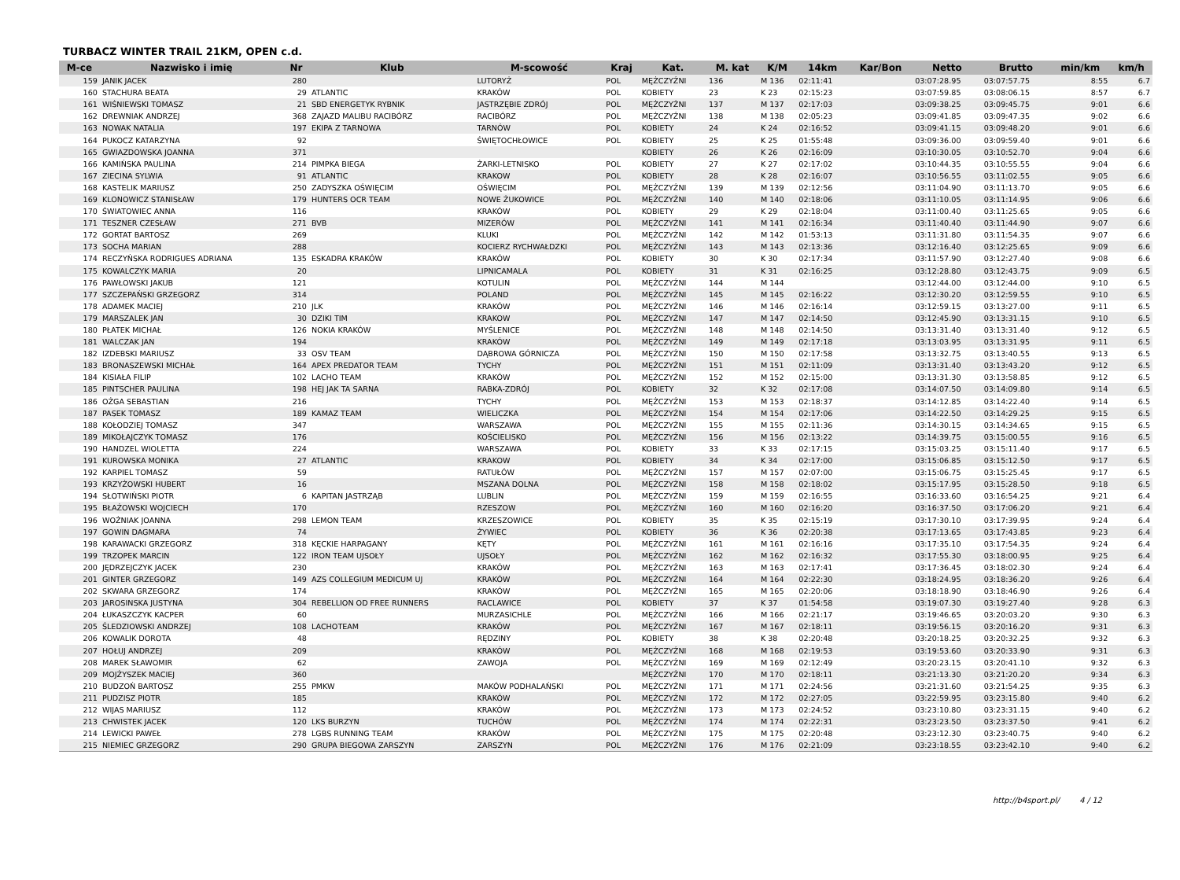TURBACZ WINTER TRAIL 21KM, OPEN c.d.
| M-ce | Nazwisko i imię | Nr | Klub | M-scowość | Kraj | Kat. | M. kat | K/M | 14km | Kar/Bon | Netto | Brutto | min/km | km/h |
| --- | --- | --- | --- | --- | --- | --- | --- | --- | --- | --- | --- | --- | --- | --- |
| 159 | JANIK JACEK | 280 | | LUTORYŻ | POL | MĘŻCZYŹNI | 136 | M 136 | 02:11:41 | | 03:07:28.95 | 03:07:57.75 | 8:55 | 6.7 |
| 160 | STACHURA BEATA | 29 | ATLANTIC | KRAKÓW | POL | KOBIETY | 23 | K 23 | 02:15:23 | | 03:07:59.85 | 03:08:06.15 | 8:57 | 6.7 |
| 161 | WIŚNIEWSKI TOMASZ | 21 | SBD ENERGETYK RYBNIK | JASTRZĘBIE ZDRÓJ | POL | MĘŻCZYŹNI | 137 | M 137 | 02:17:03 | | 03:09:38.25 | 03:09:45.75 | 9:01 | 6.6 |
| 162 | DREWNIAK ANDRZEJ | 368 | ZAJAZD MALIBU RACIBÓRZ | RACIBÓRZ | POL | MĘŻCZYŹNI | 138 | M 138 | 02:05:23 | | 03:09:41.85 | 03:09:47.35 | 9:02 | 6.6 |
| 163 | NOWAK NATALIA | 197 | EKIPA Z TARNOWA | TARNÓW | POL | KOBIETY | 24 | K 24 | 02:16:52 | | 03:09:41.15 | 03:09:48.20 | 9:01 | 6.6 |
| 164 | PUKOCZ KATARZYNA | 92 | | ŚWIĘTOCHŁOWICE | POL | KOBIETY | 25 | K 25 | 01:55:48 | | 03:09:36.00 | 03:09:59.40 | 9:01 | 6.6 |
| 165 | GWIAZDOWSKA JOANNA | 371 | | | | KOBIETY | 26 | K 26 | 02:16:09 | | 03:10:30.05 | 03:10:52.70 | 9:04 | 6.6 |
| 166 | KAMIŃSKA PAULINA | 214 | PIMPKA BIEGA | ŻARKI-LETNISKO | POL | KOBIETY | 27 | K 27 | 02:17:02 | | 03:10:44.35 | 03:10:55.55 | 9:04 | 6.6 |
| 167 | ZIECINA SYLWIA | 91 | ATLANTIC | KRAKOW | POL | KOBIETY | 28 | K 28 | 02:16:07 | | 03:10:56.55 | 03:11:02.55 | 9:05 | 6.6 |
| 168 | KASTELIK MARIUSZ | 250 | ZADYSZKA OŚWIĘCIM | OŚWIĘCIM | POL | MĘŻCZYŹNI | 139 | M 139 | 02:12:56 | | 03:11:04.90 | 03:11:13.70 | 9:05 | 6.6 |
| 169 | KLONOWICZ STANISŁAW | 179 | HUNTERS OCR TEAM | NOWE ŻUKOWICE | POL | MĘŻCZYŹNI | 140 | M 140 | 02:18:06 | | 03:11:10.05 | 03:11:14.95 | 9:06 | 6.6 |
| 170 | ŚWIATOWIEC ANNA | 116 | | KRAKÓW | POL | KOBIETY | 29 | K 29 | 02:18:04 | | 03:11:00.40 | 03:11:25.65 | 9:05 | 6.6 |
| 171 | TESZNER CZESŁAW | 271 | BVB | MIZERÓW | POL | MĘŻCZYŹNI | 141 | M 141 | 02:16:34 | | 03:11:40.40 | 03:11:44.90 | 9:07 | 6.6 |
| 172 | GORTAT BARTOSZ | 269 | | KLUKI | POL | MĘŻCZYŹNI | 142 | M 142 | 01:53:13 | | 03:11:31.80 | 03:11:54.35 | 9:07 | 6.6 |
| 173 | SOCHA MARIAN | 288 | | KOCIERZ RYCHWAŁDZKI | POL | MĘŻCZYŹNI | 143 | M 143 | 02:13:36 | | 03:12:16.40 | 03:12:25.65 | 9:09 | 6.6 |
| 174 | RECZYŃSKA RODRIGUES ADRIANA | 135 | ESKADRA KRAKÓW | KRAKÓW | POL | KOBIETY | 30 | K 30 | 02:17:34 | | 03:11:57.90 | 03:12:27.40 | 9:08 | 6.6 |
| 175 | KOWALCZYK MARIA | 20 | | LIPNICAMALA | POL | KOBIETY | 31 | K 31 | 02:16:25 | | 03:12:28.80 | 03:12:43.75 | 9:09 | 6.5 |
| 176 | PAWŁOWSKI JAKUB | 121 | | KOTULIN | POL | MĘŻCZYŹNI | 144 | M 144 | | | 03:12:44.00 | 03:12:44.00 | 9:10 | 6.5 |
| 177 | SZCZEPAŃSKI GRZEGORZ | 314 | | POLAND | POL | MĘŻCZYŹNI | 145 | M 145 | 02:16:22 | | 03:12:30.20 | 03:12:59.55 | 9:10 | 6.5 |
| 178 | ADAMEK MACIEJ | 210 | JLK | KRAKÓW | POL | MĘŻCZYŹNI | 146 | M 146 | 02:16:14 | | 03:12:59.15 | 03:13:27.00 | 9:11 | 6.5 |
| 179 | MARSZALEK JAN | 30 | DZIKI TIM | KRAKOW | POL | MĘŻCZYŹNI | 147 | M 147 | 02:14:50 | | 03:12:45.90 | 03:13:31.15 | 9:10 | 6.5 |
| 180 | PŁATEK MICHAŁ | 126 | NOKIA KRAKÓW | MYŚLENICE | POL | MĘŻCZYŹNI | 148 | M 148 | 02:14:50 | | 03:13:31.40 | 03:13:31.40 | 9:12 | 6.5 |
| 181 | WALCZAK JAN | 194 | | KRAKÓW | POL | MĘŻCZYŹNI | 149 | M 149 | 02:17:18 | | 03:13:03.95 | 03:13:31.95 | 9:11 | 6.5 |
| 182 | IZDEBSKI MARIUSZ | 33 | OSV TEAM | DĄBROWA GÓRNICZA | POL | MĘŻCZYŹNI | 150 | M 150 | 02:17:58 | | 03:13:32.75 | 03:13:40.55 | 9:13 | 6.5 |
| 183 | BRONASZEWSKI MICHAŁ | 164 | APEX PREDATOR TEAM | TYCHY | POL | MĘŻCZYŹNI | 151 | M 151 | 02:11:09 | | 03:13:31.40 | 03:13:43.20 | 9:12 | 6.5 |
| 184 | KISIAŁA FILIP | 102 | LACHO TEAM | KRAKÓW | POL | MĘŻCZYŹNI | 152 | M 152 | 02:15:00 | | 03:13:31.30 | 03:13:58.85 | 9:12 | 6.5 |
| 185 | PINTSCHER PAULINA | 198 | HEJ JAK TA SARNA | RABKA-ZDRÓJ | POL | KOBIETY | 32 | K 32 | 02:17:08 | | 03:14:07.50 | 03:14:09.80 | 9:14 | 6.5 |
| 186 | OŻGA SEBASTIAN | 216 | | TYCHY | POL | MĘŻCZYŹNI | 153 | M 153 | 02:18:37 | | 03:14:12.85 | 03:14:22.40 | 9:14 | 6.5 |
| 187 | PASEK TOMASZ | 189 | KAMAZ TEAM | WIELICZKA | POL | MĘŻCZYŹNI | 154 | M 154 | 02:17:06 | | 03:14:22.50 | 03:14:29.25 | 9:15 | 6.5 |
| 188 | KOŁODZIEJ TOMASZ | 347 | | WARSZAWA | POL | MĘŻCZYŹNI | 155 | M 155 | 02:11:36 | | 03:14:30.15 | 03:14:34.65 | 9:15 | 6.5 |
| 189 | MIKOŁAJCZYK TOMASZ | 176 | | KOŚCIELISKO | POL | MĘŻCZYŹNI | 156 | M 156 | 02:13:22 | | 03:14:39.75 | 03:15:00.55 | 9:16 | 6.5 |
| 190 | HANDZEL WIOLETTA | 224 | | WARSZAWA | POL | KOBIETY | 33 | K 33 | 02:17:15 | | 03:15:03.25 | 03:15:11.40 | 9:17 | 6.5 |
| 191 | KUROWSKA MONIKA | 27 | ATLANTIC | KRAKOW | POL | KOBIETY | 34 | K 34 | 02:17:00 | | 03:15:06.85 | 03:15:12.50 | 9:17 | 6.5 |
| 192 | KARPIEL TOMASZ | 59 | | RATUŁÓW | POL | MĘŻCZYŹNI | 157 | M 157 | 02:07:00 | | 03:15:06.75 | 03:15:25.45 | 9:17 | 6.5 |
| 193 | KRZYŻOWSKI HUBERT | 16 | | MSZANA DOLNA | POL | MĘŻCZYŹNI | 158 | M 158 | 02:18:02 | | 03:15:17.95 | 03:15:28.50 | 9:18 | 6.5 |
| 194 | SŁOTWIŃSKI PIOTR | 6 | KAPITAN JASTRZĄB | LUBLIN | POL | MĘŻCZYŹNI | 159 | M 159 | 02:16:55 | | 03:16:33.60 | 03:16:54.25 | 9:21 | 6.4 |
| 195 | BŁAŻOWSKI WOJCIECH | 170 | | RZESZOW | POL | MĘŻCZYŹNI | 160 | M 160 | 02:16:20 | | 03:16:37.50 | 03:17:06.20 | 9:21 | 6.4 |
| 196 | WOŹNIAK JOANNA | 298 | LEMON TEAM | KRZESZOWICE | POL | KOBIETY | 35 | K 35 | 02:15:19 | | 03:17:30.10 | 03:17:39.95 | 9:24 | 6.4 |
| 197 | GOWIN DAGMARA | 74 | | ŻYWIEC | POL | KOBIETY | 36 | K 36 | 02:20:38 | | 03:17:13.65 | 03:17:43.85 | 9:23 | 6.4 |
| 198 | KARAWACKI GRZEGORZ | 318 | KĘCKIE HARPAGANY | KĘTY | POL | MĘŻCZYŹNI | 161 | M 161 | 02:16:16 | | 03:17:35.10 | 03:17:54.35 | 9:24 | 6.4 |
| 199 | TRZOPEK MARCIN | 122 | IRON TEAM UJSOŁY | UJSOŁY | POL | MĘŻCZYŹNI | 162 | M 162 | 02:16:32 | | 03:17:55.30 | 03:18:00.95 | 9:25 | 6.4 |
| 200 | JĘDRZEJCZYK JACEK | 230 | | KRAKÓW | POL | MĘŻCZYŹNI | 163 | M 163 | 02:17:41 | | 03:17:36.45 | 03:18:02.30 | 9:24 | 6.4 |
| 201 | GINTER GRZEGORZ | 149 | AZS COLLEGIUM MEDICUM UJ | KRAKÓW | POL | MĘŻCZYŹNI | 164 | M 164 | 02:22:30 | | 03:18:24.95 | 03:18:36.20 | 9:26 | 6.4 |
| 202 | SKWARA GRZEGORZ | 174 | | KRAKÓW | POL | MĘŻCZYŹNI | 165 | M 165 | 02:20:06 | | 03:18:18.90 | 03:18:46.90 | 9:26 | 6.4 |
| 203 | JAROSINSKA JUSTYNA | 304 | REBELLION OD FREE RUNNERS | RACLAWICE | POL | KOBIETY | 37 | K 37 | 01:54:58 | | 03:19:07.30 | 03:19:27.40 | 9:28 | 6.3 |
| 204 | ŁUKASZCZYK KACPER | 60 | | MURZASICHLE | POL | MĘŻCZYŹNI | 166 | M 166 | 02:21:17 | | 03:19:46.65 | 03:20:03.20 | 9:30 | 6.3 |
| 205 | ŚLEDZIOWSKI ANDRZEJ | 108 | LACHOTEAM | KRAKÓW | POL | MĘŻCZYŹNI | 167 | M 167 | 02:18:11 | | 03:19:56.15 | 03:20:16.20 | 9:31 | 6.3 |
| 206 | KOWALIK DOROTA | 48 | | RĘDZINY | POL | KOBIETY | 38 | K 38 | 02:20:48 | | 03:20:18.25 | 03:20:32.25 | 9:32 | 6.3 |
| 207 | HOŁUJ ANDRZEJ | 209 | | KRAKÓW | POL | MĘŻCZYŹNI | 168 | M 168 | 02:19:53 | | 03:19:53.60 | 03:20:33.90 | 9:31 | 6.3 |
| 208 | MAREK SŁAWOMIR | 62 | | ZAWOJA | POL | MĘŻCZYŹNI | 169 | M 169 | 02:12:49 | | 03:20:23.15 | 03:20:41.10 | 9:32 | 6.3 |
| 209 | MOJŻYSZEK MACIEJ | 360 | | | | MĘŻCZYŹNI | 170 | M 170 | 02:18:11 | | 03:21:13.30 | 03:21:20.20 | 9:34 | 6.3 |
| 210 | BUDZOŃ BARTOSZ | 255 | PMKW | MAKÓW PODHALAŃSKI | POL | MĘŻCZYŹNI | 171 | M 171 | 02:24:56 | | 03:21:31.60 | 03:21:54.25 | 9:35 | 6.3 |
| 211 | PUDZISZ PIOTR | 185 | | KRAKÓW | POL | MĘŻCZYŹNI | 172 | M 172 | 02:27:05 | | 03:22:59.95 | 03:23:15.80 | 9:40 | 6.2 |
| 212 | WIJAS MARIUSZ | 112 | | KRAKÓW | POL | MĘŻCZYŹNI | 173 | M 173 | 02:24:52 | | 03:23:10.80 | 03:23:31.15 | 9:40 | 6.2 |
| 213 | CHWISTEK JACEK | 120 | LKS BURZYN | TUCHÓW | POL | MĘŻCZYŹNI | 174 | M 174 | 02:22:31 | | 03:23:23.50 | 03:23:37.50 | 9:41 | 6.2 |
| 214 | LEWICKI PAWEŁ | 278 | LGBS RUNNING TEAM | KRAKÓW | POL | MĘŻCZYŹNI | 175 | M 175 | 02:20:48 | | 03:23:12.30 | 03:23:40.75 | 9:40 | 6.2 |
| 215 | NIEMIEC GRZEGORZ | 290 | GRUPA BIEGOWA ZARSZYN | ZARSZYN | POL | MĘŻCZYŹNI | 176 | M 176 | 02:21:09 | | 03:23:18.55 | 03:23:42.10 | 9:40 | 6.2 |
http://b4sport.pl/ 4 / 12